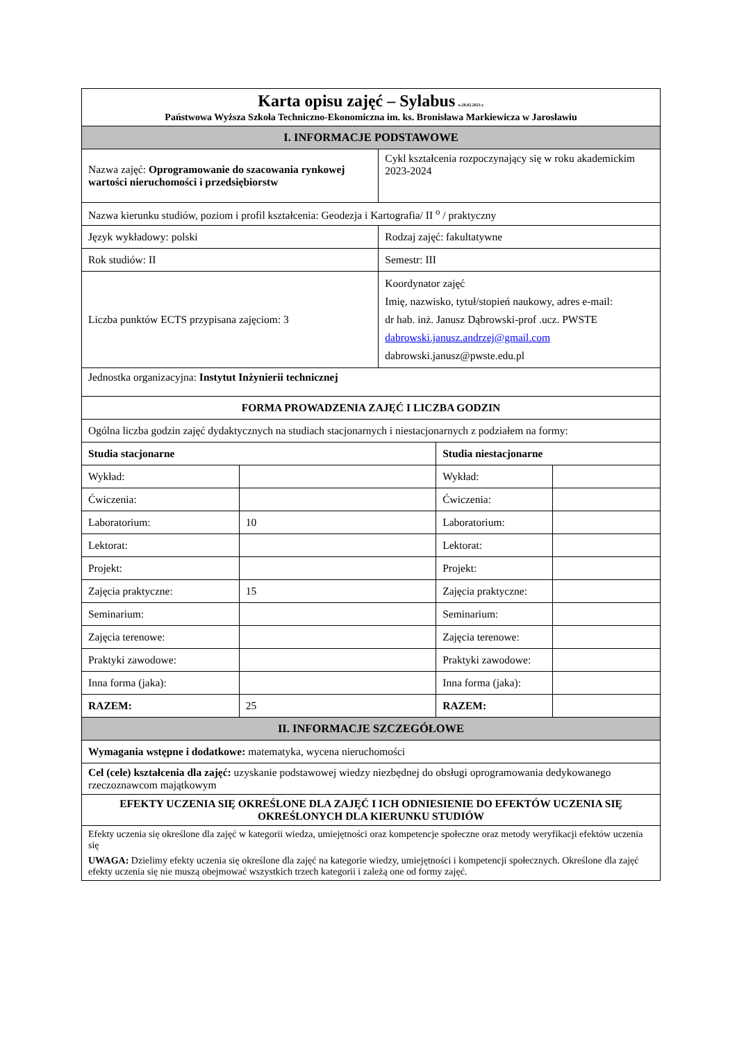| Karta opisu zajęć – Sylabus w.28.02.2023 r. Państwowa Wyższa Szkoła Techniczno-Ekonomiczna im. ks. Bronisława Markiewicza w Jarosławiu | | | | |
| I. INFORMACJE PODSTAWOWE | | | | |
| Nazwa zajęć: Oprogramowanie do szacowania rynkowej wartości nieruchomości i przedsiębiorstw | | Cykl kształcenia rozpoczynający się w roku akademickim 2023-2024 | | |
| Nazwa kierunku studiów, poziom i profil kształcenia: Geodezja i Kartografia/ II <sup>o</sup> / praktyczny | | | | |
| Język wykładowy: polski | | Rodzaj zajęć: fakultatywne | | |
| Rok studiów: II | | Semestr: III | | |
| Liczba punktów ECTS przypisana zajęciom: 3 | | Koordynator zajęć Imię, nazwisko, tytuł/stopień naukowy, adres e-mail: dr hab. inż. Janusz Dąbrowski-prof .ucz. PWSTE dabrowski.janusz.andrzej@gmail.com dabrowski.janusz@pwste.edu.pl | | |
| Jednostka organizacyjna: Instytut Inżynierii technicznej | | | | |
| FORMA PROWADZENIA ZAJĘĆ I LICZBA GODZIN | | | | |
| Ogólna liczba godzin zajęć dydaktycznych na studiach stacjonarnych i niestacjonarnych z podziałem na formy: | | | | |
| Studia stacjonarne | | | Studia niestacjonarne | |
| Wykład: | | | Wykład: | |
| Ćwiczenia: | | | Ćwiczenia: | |
| Laboratorium: | 10 | | Laboratorium: | |
| Lektorat: | | | Lektorat: | |
| Projekt: | | | Projekt: | |
| Zajęcia praktyczne: | 15 | | Zajęcia praktyczne: | |
| Seminarium: | | | Seminarium: | |
| Zajęcia terenowe: | | | Zajęcia terenowe: | |
| Praktyki zawodowe: | | | Praktyki zawodowe: | |
| Inna forma (jaka): | | | Inna forma (jaka): | |
| RAZEM: | 25 | | RAZEM: | |
| II. INFORMACJE SZCZEGÓŁOWE | | | | |
| Wymagania wstępne i dodatkowe: matematyka, wycena nieruchomości | | | | |
| Cel (cele) kształcenia dla zajęć: uzyskanie podstawowej wiedzy niezbędnej do obsługi oprogramowania dedykowanego rzeczoznawcom majątkowym | | | | |
| EFEKTY UCZENIA SIĘ OKREŚLONE DLA ZAJĘĆ I ICH ODNIESIENIE DO EFEKTÓW UCZENIA SIĘ OKREŚLONYCH DLA KIERUNKU STUDIÓW | | | | |
| Efekty uczenia się określone dla zajęć w kategorii wiedza, umiejętności oraz kompetencje społeczne oraz metody weryfikacji efektów uczenia się UWAGA: Dzielimy efekty uczenia się określone dla zajęć na kategorie wiedzy, umiejętności i kompetencji społecznych. Określone dla zajęć efekty uczenia się nie muszą obejmować wszystkich trzech kategorii i zależą one od formy zajęć. | | | | |